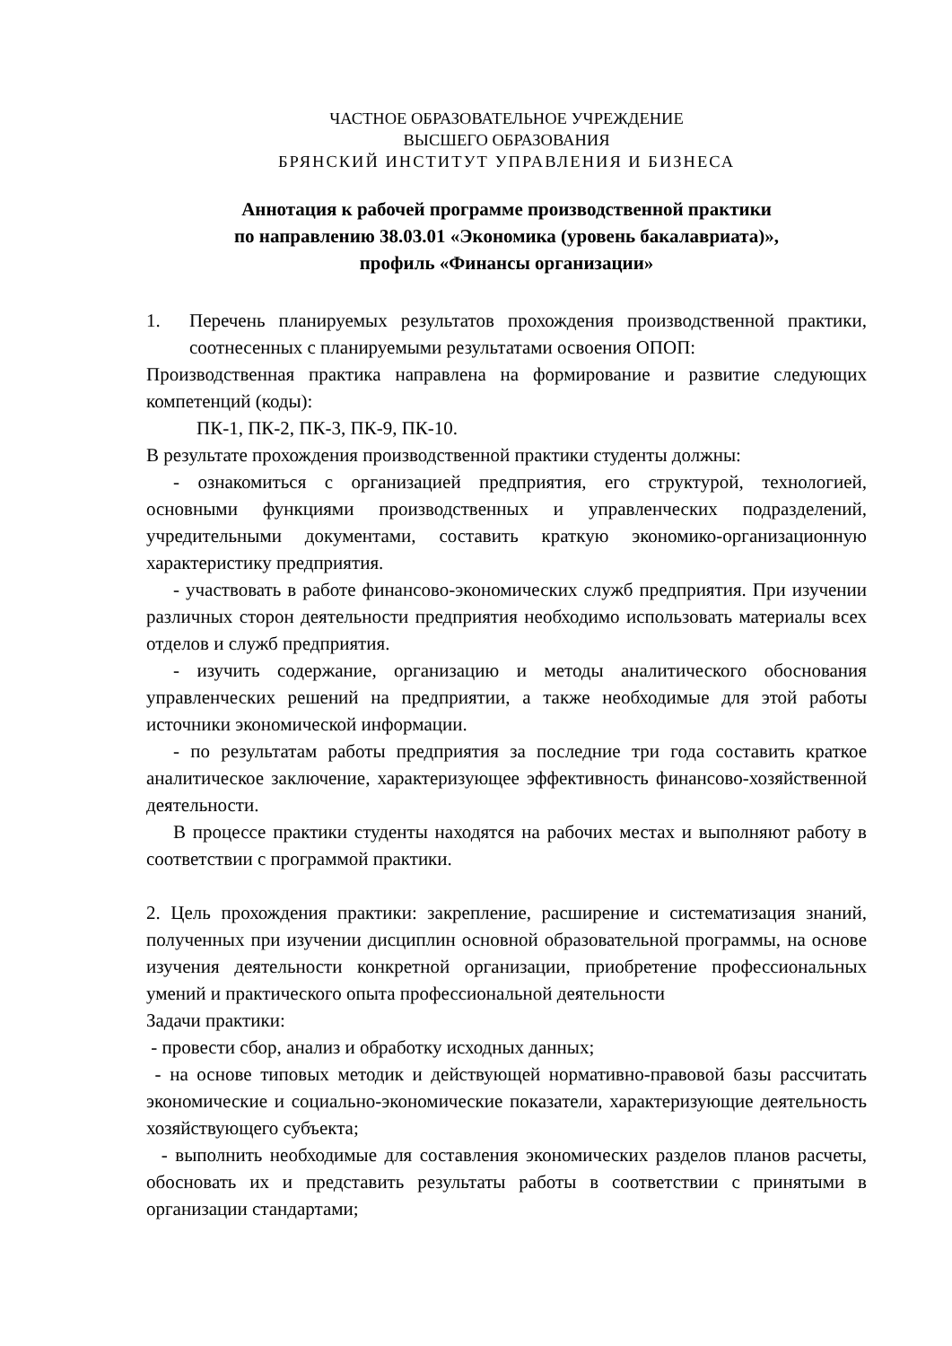ЧАСТНОЕ ОБРАЗОВАТЕЛЬНОЕ УЧРЕЖДЕНИЕ
ВЫСШЕГО ОБРАЗОВАНИЯ
БРЯНСКИЙ ИНСТИТУТ УПРАВЛЕНИЯ И БИЗНЕСА
Аннотация к рабочей программе производственной практики
по направлению 38.03.01 «Экономика (уровень бакалавриата)»,
профиль «Финансы организации»
1. Перечень планируемых результатов прохождения производственной практики, соотнесенных с планируемыми результатами освоения ОПОП:
Производственная практика направлена на формирование и развитие следующих компетенций (коды):
ПК-1, ПК-2, ПК-3, ПК-9, ПК-10.
В результате прохождения производственной практики студенты должны:
- ознакомиться с организацией предприятия, его структурой, технологией, основными функциями производственных и управленческих подразделений, учредительными документами, составить краткую экономико-организационную характеристику предприятия.
- участвовать в работе финансово-экономических служб предприятия. При изучении различных сторон деятельности предприятия необходимо использовать материалы всех отделов и служб предприятия.
- изучить содержание, организацию и методы аналитического обоснования управленческих решений на предприятии, а также необходимые для этой работы источники экономической информации.
- по результатам работы предприятия за последние три года составить краткое аналитическое заключение, характеризующее эффективность финансово-хозяйственной деятельности.
В процессе практики студенты находятся на рабочих местах и выполняют работу в соответствии с программой практики.
2. Цель прохождения практики: закрепление, расширение и систематизация знаний, полученных при изучении дисциплин основной образовательной программы, на основе изучения деятельности конкретной организации, приобретение профессиональных умений и практического опыта профессиональной деятельности
Задачи практики:
- провести сбор, анализ и обработку исходных данных;
- на основе типовых методик и действующей нормативно-правовой базы рассчитать экономические и социально-экономические показатели, характеризующие деятельность хозяйствующего субъекта;
- выполнить необходимые для составления экономических разделов планов расчеты, обосновать их и представить результаты работы в соответствии с принятыми в организации стандартами;